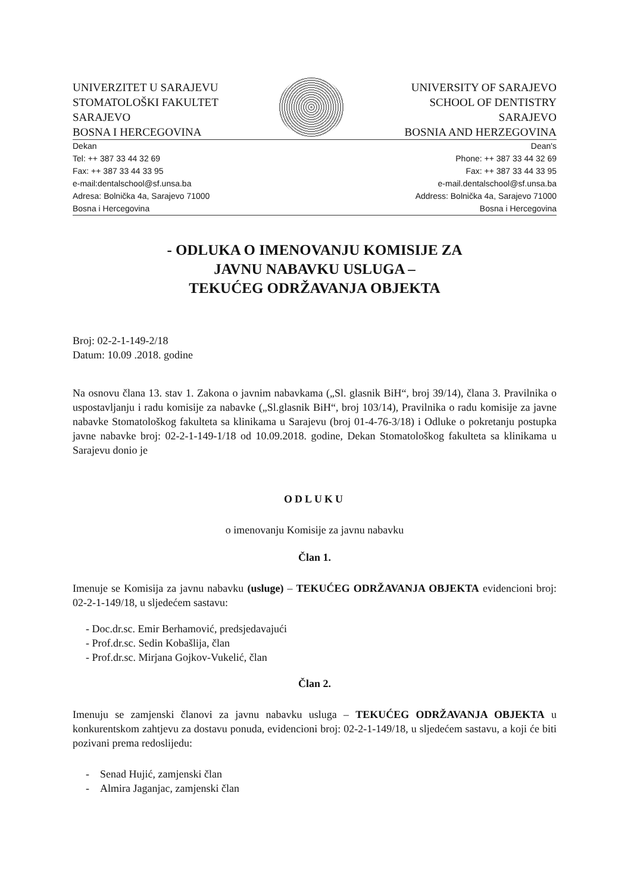UNIVERZITET U SARAJEVU
STOMATOLOŠKI FAKULTET
SARAJEVO
BOSNA I HERCEGOVINA
UNIVERSITY OF SARAJEVO
SCHOOL OF DENTISTRY
SARAJEVO
BOSNIA AND HERZEGOVINA
Dekan
Tel: ++ 387 33 44 32 69
Fax: ++ 387 33 44 33 95
e-mail:dentalschool@sf.unsa.ba
Adresa: Bolnička 4a, Sarajevo 71000
Bosna i Hercegovina
Dean's
Phone: ++ 387 33 44 32 69
Fax: ++ 387 33 44 33 95
e-mail.dentalschool@sf.unsa.ba
Address: Bolnička 4a, Sarajevo 71000
Bosna i Hercegovina
- ODLUKA O IMENOVANJU KOMISIJE ZA
JAVNU NABAVKU USLUGA –
TEKUĆEG ODRŽAVANJA OBJEKTA
Broj: 02-2-1-149-2/18
Datum: 10.09 .2018. godine
Na osnovu člana 13. stav 1. Zakona o javnim nabavkama („Sl. glasnik BiH“, broj 39/14), člana 3. Pravilnika o uspostavljanju i radu komisije za nabavke („Sl.glasnik BiH“, broj 103/14), Pravilnika o radu komisije za javne nabavke Stomatološkog fakulteta sa klinikama u Sarajevu (broj 01-4-76-3/18) i Odluke o pokretanju postupka javne nabavke broj: 02-2-1-149-1/18 od 10.09.2018. godine, Dekan Stomatološkog fakulteta sa klinikama u Sarajevu donio je
ODLUKU
o imenovanju Komisije za javnu nabavku
Član 1.
Imenuje se Komisija za javnu nabavku (usluge) – TEKUĆEG ODRŽAVANJA OBJEKTA evidencioni broj: 02-2-1-149/18, u sljedećem sastavu:
- Doc.dr.sc. Emir Berhamović, predsjedavajući
- Prof.dr.sc. Sedin Kobašlija, član
- Prof.dr.sc. Mirjana Gojkov-Vukelić, član
Član 2.
Imenuju se zamjenski članovi za javnu nabavku usluga – TEKUĆEG ODRŽAVANJA OBJEKTA u konkurentskom zahtjevu za dostavu ponuda, evidencioni broj: 02-2-1-149/18, u sljedećem sastavu, a koji će biti pozivani prema redoslijedu:
- Senad Hujić, zamjenski član
- Almira Jaganjac, zamjenski član